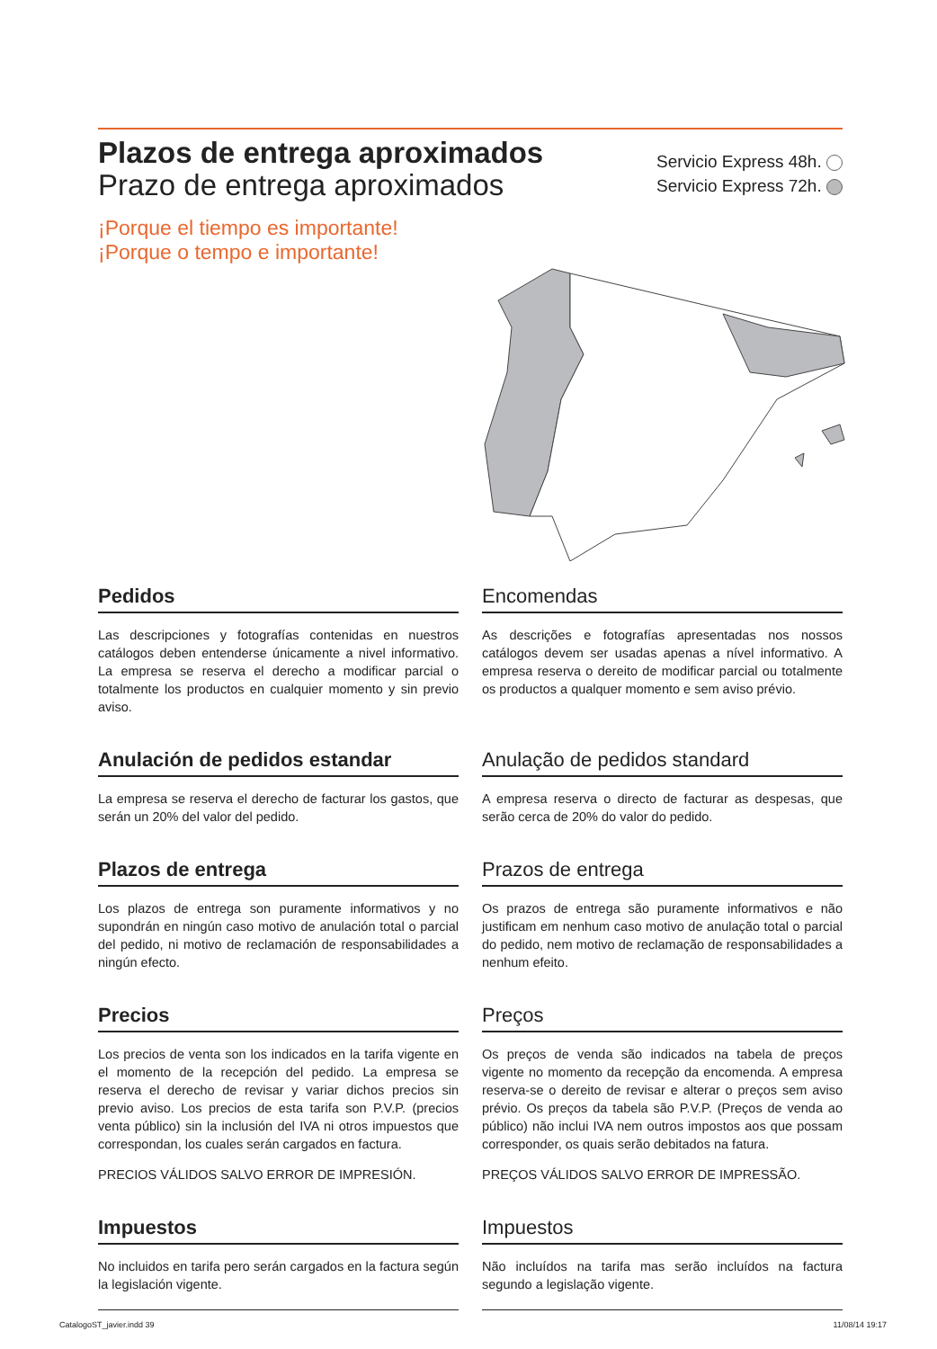Plazos de entrega aproximados
Prazo de entrega aproximados
¡Porque el tiempo es importante!
¡Porque o tempo e importante!
Servicio Express 48h.
Servicio Express 72h.
Pedidos
Las descripciones y fotografías contenidas en nuestros catálogos deben entenderse únicamente a nivel informativo. La empresa se reserva el derecho a modificar parcial o totalmente los productos en cualquier momento y sin previo aviso.
Encomendas
As descrições e fotografías apresentadas nos nossos catálogos devem ser usadas apenas a nível informativo. A empresa reserva o dereito de modificar parcial ou totalmente os productos a qualquer momento e sem aviso prévio.
Anulación de pedidos estandar
La empresa se reserva el derecho de facturar los gastos, que serán un 20% del valor del pedido.
Anulação de pedidos standard
A empresa reserva o directo de facturar as despesas, que serão cerca de 20% do valor do pedido.
Plazos de entrega
Los plazos de entrega son puramente informativos y no supondrán en ningún caso motivo de anulación total o parcial del pedido, ni motivo de reclamación de responsabilidades a ningún efecto.
Prazos de entrega
Os prazos de entrega são puramente informativos e não justificam em nenhum caso motivo de anulação total o parcial do pedido, nem motivo de reclamação de responsabilidades a nenhum efeito.
Precios
Los precios de venta son los indicados en la tarifa vigente en el momento de la recepción del pedido. La empresa se reserva el derecho de revisar y variar dichos precios sin previo aviso. Los precios de esta tarifa son P.V.P. (precios venta público) sin la inclusión del IVA ni otros impuestos que correspondan, los cuales serán cargados en factura.
PRECIOS VÁLIDOS SALVO ERROR DE IMPRESIÓN.
Preços
Os preços de venda são indicados na tabela de preços vigente no momento da recepção da encomenda. A empresa reserva-se o dereito de revisar e alterar o preços sem aviso prévio. Os preços da tabela são P.V.P. (Preços de venda ao público) não inclui IVA nem outros impostos aos que possam corresponder, os quais serão debitados na fatura.
PREÇOS VÁLIDOS SALVO ERROR DE IMPRESSÃO.
Impuestos
No incluidos en tarifa pero serán cargados en la factura según la legislación vigente.
Impuestos
Não incluídos na tarifa mas serão incluídos na factura segundo a legislação vigente.
CatalogoST_javier.indd 39 11/08/14 19:17